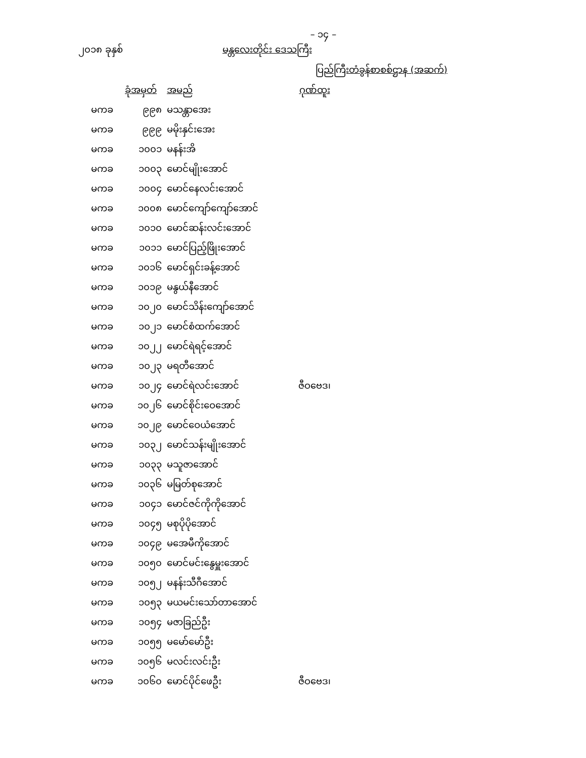– ၁၄ –
၂၀၁၈ ခုနှစ် မန္တလေးတိုင်း ဒေသကြီး
ပြည်ကြီးတံခွန်စာစစ်ဌာန (အဆက်)
| ခုံအမှတ် | | အမည် | ဂုဏ်ထူး |
| --- | --- | --- | --- |
| မကခ | ၉၉၈ | မသန္တာအေး | |
| မကခ | ၉၉၉ | မမိုးနှင်းအေး | |
| မကခ | ၁၀၀၁ | မနန်းအိ | |
| မကခ | ၁၀၀၃ | မောင်မျိုးအောင် | |
| မကခ | ၁၀၀၄ | မောင်နေလင်းအောင် | |
| မကခ | ၁၀၀၈ | မောင်ကျော်ကျော်အောင် | |
| မကခ | ၁၀၁၀ | မောင်ဆန်းလင်းအောင် | |
| မကခ | ၁၀၁၁ | မောင်ပြည့်ဖြိုးအောင် | |
| မကခ | ၁၀၁၆ | မောင်ရှင်းခန့်အောင် | |
| မကခ | ၁၀၁၉ | မနွယ်နီအောင် | |
| မကခ | ၁၀၂၀ | မောင်သိန်းကျော်အောင် | |
| မကခ | ၁၀၂၁ | မောင်စံထက်အောင် | |
| မကခ | ၁၀၂၂ | မောင်ရဲရင့်အောင် | |
| မကခ | ၁၀၂၃ | မရတီအောင် | |
| မကခ | ၁၀၂၄ | မောင်ရဲလင်းအောင် | ဇီဝဗေဒ၊ |
| မကခ | ၁၀၂၆ | မောင်စိုင်းဝေအောင် | |
| မကခ | ၁၀၂၉ | မောင်ဝေယံအောင် | |
| မကခ | ၁၀၃၂ | မောင်သန်းမျိုးအောင် | |
| မကခ | ၁၀၃၃ | မသူဇာအောင် | |
| မကခ | ၁၀၃၆ | မမြတ်စုအောင် | |
| မကခ | ၁၀၄၁ | မောင်ဇင်ကိုကိုအောင် | |
| မကခ | ၁၀၄၅ | မစုပိုပိုအောင် | |
| မကခ | ၁၀၄၉ | မအေမီကိုအောင် | |
| မကခ | ၁၀၅၀ | မောင်မင်းနွေမှူးအောင် | |
| မကခ | ၁၀၅၂ | မနန်းသီဂီအောင် | |
| မကခ | ၁၀၅၃ | မယမင်းသော်တာအောင် | |
| မကခ | ၁၀၅၄ | မဇာခြည်ဦး | |
| မကခ | ၁၀၅၅ | မမော်မော်ဦး | |
| မကခ | ၁၀၅၆ | မလင်းလင်းဦး | |
| မကခ | ၁၀၆၀ | မောင်ပိုင်ဖေဦး | ဇီဝဗေဒ၊ |